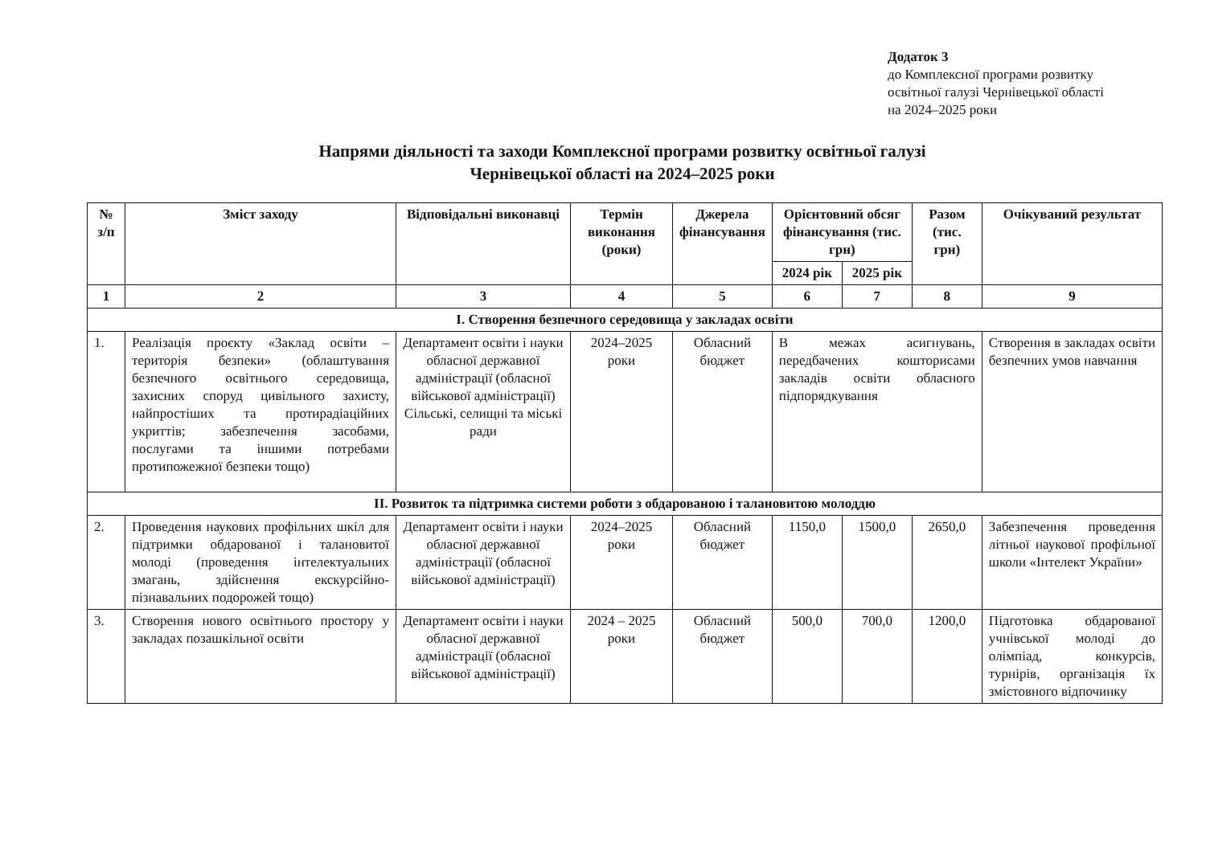Додаток 3
до Комплексної програми розвитку
освітньої галузі Чернівецької області
на 2024–2025 роки
Напрями діяльності та заходи Комплексної програми розвитку освітньої галузі
Чернівецької області на 2024–2025 роки
| № з/п | Зміст заходу | Відповідальні виконавці | Термін виконання (роки) | Джерела фінансування | Орієнтовний обсяг фінансування (тис. грн) | | Разом (тис. грн) | Очікуваний результат |
| --- | --- | --- | --- | --- | --- | --- | --- | --- |
| | | | | | 2024 рік | 2025 рік | | |
| 1 | 2 | 3 | 4 | 5 | 6 | 7 | 8 | 9 |
| І. Створення безпечного середовища у закладах освіти | | | | | | | | |
| 1. | Реалізація проєкту «Заклад освіти – територія безпеки» (облаштування безпечного освітнього середовища, захисних споруд цивільного захисту, найпростіших та протирадіаційних укриттів; забезпечення засобами, послугами та іншими потребами протипожежної безпеки тощо) | Департамент освіти і науки обласної державної адміністрації (обласної військової адміністрації) Сільські, селищні та міські ради | 2024–2025 роки | Обласний бюджет | В межах асигнувань, передбачених кошторисами закладів освіти обласного підпорядкування | | | Створення в закладах освіти безпечних умов навчання |
| ІІ. Розвиток та підтримка системи роботи з обдарованою і талановитою молоддю | | | | | | | | |
| 2. | Проведення наукових профільних шкіл для підтримки обдарованої і талановитої молоді (проведення інтелектуальних змагань, здійснення екскурсійно-пізнавальних подорожей тощо) | Департамент освіти і науки обласної державної адміністрації (обласної військової адміністрації) | 2024–2025 роки | Обласний бюджет | 1150,0 | 1500,0 | 2650,0 | Забезпечення проведення літньої наукової профільної школи «Інтелект України» |
| 3. | Створення нового освітнього простору у закладах позашкільної освіти | Департамент освіти і науки обласної державної адміністрації (обласної військової адміністрації) | 2024 – 2025 роки | Обласний бюджет | 500,0 | 700,0 | 1200,0 | Підготовка обдарованої учнівської молоді до олімпіад, конкурсів, турнірів, організація їх змістовного відпочинку |